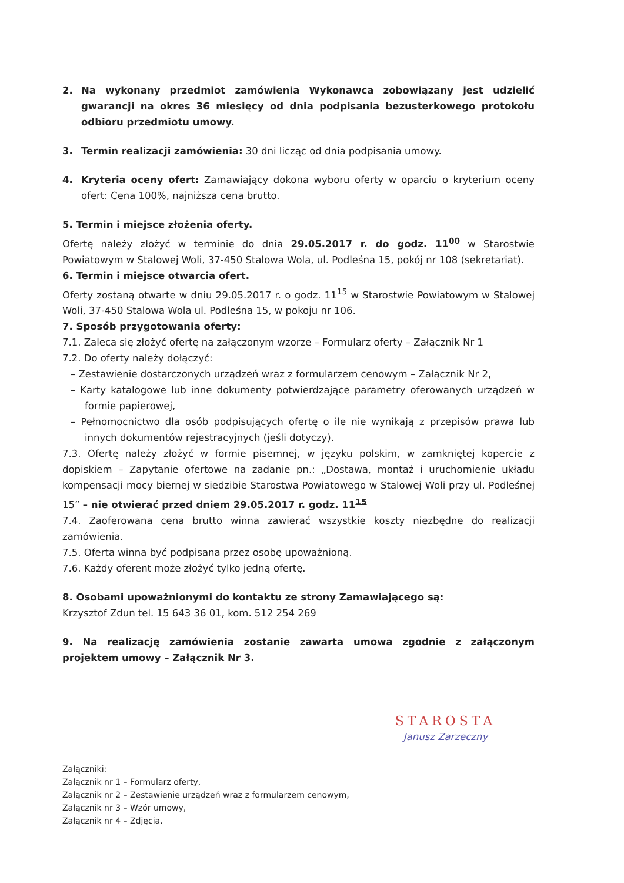2. Na wykonany przedmiot zamówienia Wykonawca zobowiązany jest udzielić gwarancji na okres 36 miesięcy od dnia podpisania bezusterkowego protokołu odbioru przedmiotu umowy.
3. Termin realizacji zamówienia: 30 dni licząc od dnia podpisania umowy.
4. Kryteria oceny ofert: Zamawiający dokona wyboru oferty w oparciu o kryterium oceny ofert: Cena 100%, najniższa cena brutto.
5. Termin i miejsce złożenia oferty.
Ofertę należy złożyć w terminie do dnia 29.05.2017 r. do godz. 11<sup>00</sup> w Starostwie Powiatowym w Stalowej Woli, 37-450 Stalowa Wola, ul. Podleśna 15, pokój nr 108 (sekretariat).
6. Termin i miejsce otwarcia ofert.
Oferty zostaną otwarte w dniu 29.05.2017 r. o godz. 11<sup>15</sup> w Starostwie Powiatowym w Stalowej Woli, 37-450 Stalowa Wola ul. Podleśna 15, w pokoju nr 106.
7. Sposób przygotowania oferty:
7.1. Zaleca się złożyć ofertę na załączonym wzorze – Formularz oferty – Załącznik Nr 1
7.2. Do oferty należy dołączyć:
– Zestawienie dostarczonych urządzeń wraz z formularzem cenowym – Załącznik Nr 2,
– Karty katalogowe lub inne dokumenty potwierdzające parametry oferowanych urządzeń w formie papierowej,
– Pełnomocnictwo dla osób podpisujących ofertę o ile nie wynikają z przepisów prawa lub innych dokumentów rejestracyjnych (jeśli dotyczy).
7.3. Ofertę należy złożyć w formie pisemnej, w języku polskim, w zamkniętej kopercie z dopiskiem – Zapytanie ofertowe na zadanie pn.: „Dostawa, montaż i uruchomienie układu kompensacji mocy biernej w siedzibie Starostwa Powiatowego w Stalowej Woli przy ul. Podleśnej 15” – nie otwierać przed dniem 29.05.2017 r. godz. 11<sup>15</sup>
7.4. Zaoferowana cena brutto winna zawierać wszystkie koszty niezbędne do realizacji zamówienia.
7.5. Oferta winna być podpisana przez osobę upoważnioną.
7.6. Każdy oferent może złożyć tylko jedną ofertę.
8. Osobami upoważnionymi do kontaktu ze strony Zamawiającego są:
Krzysztof Zdun tel. 15 643 36 01, kom. 512 254 269
9. Na realizację zamówienia zostanie zawarta umowa zgodnie z załączonym projektem umowy – Załącznik Nr 3.
STAROSTA
Janusz Zarzeczny
Załączniki:
Załącznik nr 1 – Formularz oferty,
Załącznik nr 2 – Zestawienie urządzeń wraz z formularzem cenowym,
Załącznik nr 3 – Wzór umowy,
Załącznik nr 4 – Zdjęcia.